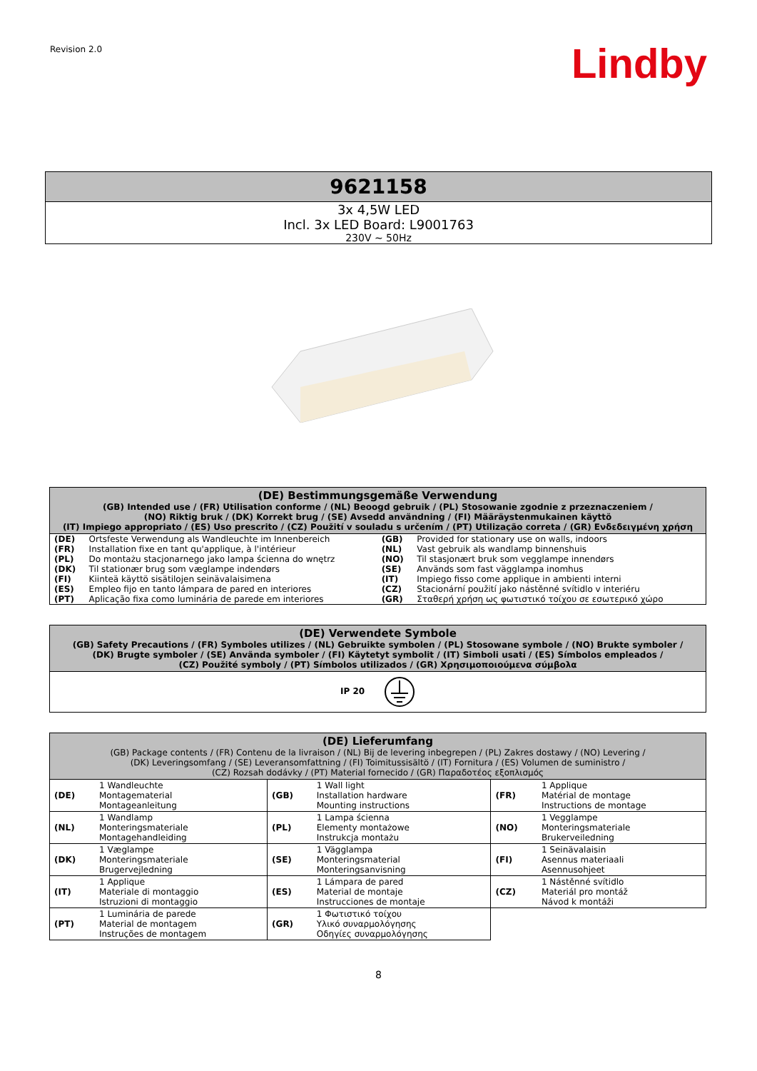Revision 2.0 Lindby
9621158
3x 4,5W LED
Incl. 3x LED Board: L9001763
230V ~ 50Hz
| (DE) Bestimmungsgemäße Verwendung (GB) Intended use / (FR) Utilisation conforme / (NL) Beoogd gebruik / (PL) Stosowanie zgodnie z przeznaczeniem / (NO) Riktig bruk / (DK) Korrekt brug / (SE) Avsedd användning / (FI) Määräystenmukainen käyttö (IT) Impiego appropriato / (ES) Uso prescrito / (CZ) Použití v souladu s určením / (PT) Utilização correta / (GR) Ενδεδειγμένη χρήση | | | |
| --- | --- | --- | --- |
| (DE) | Ortsfeste Verwendung als Wandleuchte im Innenbereich | (GB) | Provided for stationary use on walls, indoors |
| (FR) | Installation fixe en tant qu'applique, à l'intérieur | (NL) | Vast gebruik als wandlamp binnenshuis |
| (PL) | Do montażu stacjonarnego jako lampa ścienna do wnętrz | (NO) | Til stasjonært bruk som vegglampe innendørs |
| (DK) | Til stationær brug som væglampe indendørs | (SE) | Används som fast vägglampa inomhus |
| (FI) | Kiinteä käyttö sisätilojen seinävalaisimena | (IT) | Impiego fisso come applique in ambienti interni |
| (ES) | Empleo fijo en tanto lámpara de pared en interiores | (CZ) | Stacionární použití jako nástěnné svítidlo v interiéru |
| (PT) | Aplicação fixa como luminária de parede em interiores | (GR) | Σταθερή χρήση ως φωτιστικό τοίχου σε εσωτερικό χώρο |
| (DE) Verwendete Symbole (GB) Safety Precautions / (FR) Symboles utilizes / (NL) Gebruikte symbolen / (PL) Stosowane symbole / (NO) Brukte symboler / (DK) Brugte symboler / (SE) Använda symboler / (FI) Käytetyt symbolit / (IT) Simboli usati / (ES) Símbolos empleados / (CZ) Použité symboly / (PT) Símbolos utilizados / (GR) Χρησιμοποιούμενα σύμβολα |
| --- |
| IP 20 |
| (DE) Lieferumfang (GB) Package contents / (FR) Contenu de la livraison / (NL) Bij de levering inbegrepen / (PL) Zakres dostawy / (NO) Levering / (DK) Leveringsomfang / (SE) Leveransomfattning / (FI) Toimitussisältö / (IT) Fornitura / (ES) Volumen de suministro / (CZ) Rozsah dodávky / (PT) Material fornecido / (GR) Παραδοτέος εξοπλισμός | | | | | |
| --- | --- | --- | --- | --- | --- |
| (DE) | 1 Wandleuchte Montagematerial Montageanleitung | (GB) | 1 Wall light Installation hardware Mounting instructions | (FR) | 1 Applique Matérial de montage Instructions de montage |
| (NL) | 1 Wandlamp Monteringsmateriale Montagehandleiding | (PL) | 1 Lampa ścienna Elementy montażowe Instrukcja montażu | (NO) | 1 Vegglampe Monteringsmateriale Brukerveiledning |
| (DK) | 1 Væglampe Monteringsmateriale Brugervejledning | (SE) | 1 Vägglampa Monteringsmaterial Monteringsanvisning | (FI) | 1 Seinävalaisin Asennus materiaali Asennusohjeet |
| (IT) | 1 Applique Materiale di montaggio Istruzioni di montaggio | (ES) | 1 Lámpara de pared Material de montaje Instrucciones de montaje | (CZ) | 1 Nástěnné svítidlo Materiál pro montáž Návod k montáži |
| (PT) | 1 Luminária de parede Material de montagem Instruções de montagem | (GR) | 1 Φωτιστικό τοίχου Υλικό συναρμολόγησης Οδηγίες συναρμολόγησης | | |
8